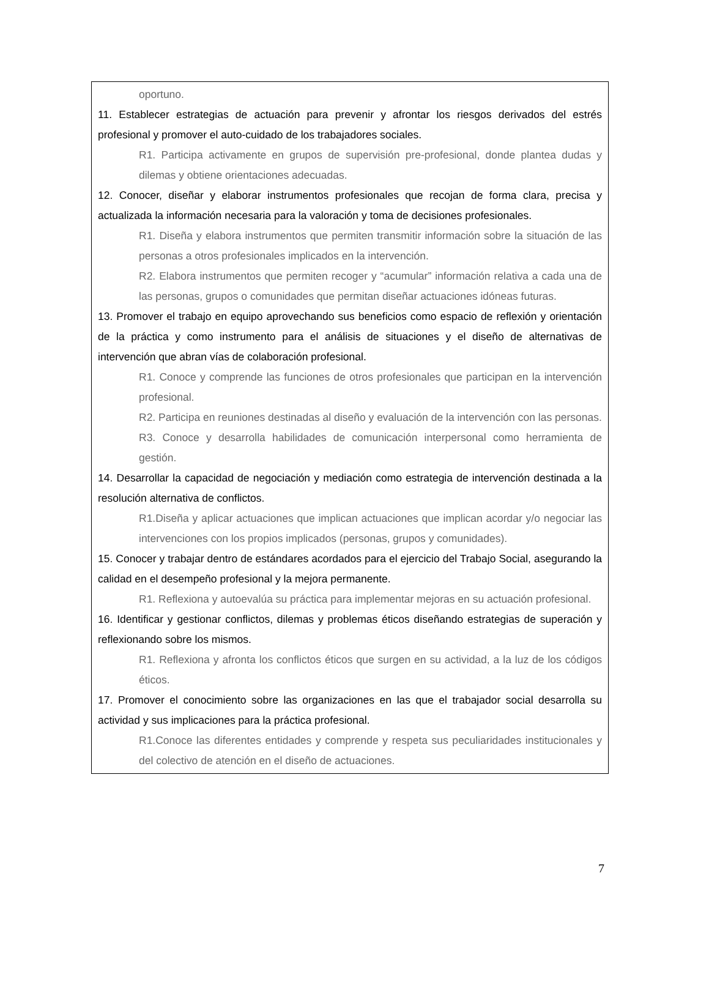oportuno.
11. Establecer estrategias de actuación para prevenir y afrontar los riesgos derivados del estrés profesional y promover el auto-cuidado de los trabajadores sociales.
R1. Participa activamente en grupos de supervisión pre-profesional, donde plantea dudas y dilemas y obtiene orientaciones adecuadas.
12. Conocer, diseñar y elaborar instrumentos profesionales que recojan de forma clara, precisa y actualizada la información necesaria para la valoración y toma de decisiones profesionales.
R1. Diseña y elabora instrumentos que permiten transmitir información sobre la situación de las personas a otros profesionales implicados en la intervención.
R2. Elabora instrumentos que permiten recoger y “acumular” información relativa a cada una de las personas, grupos o comunidades que permitan diseñar actuaciones idóneas futuras.
13. Promover el trabajo en equipo aprovechando sus beneficios como espacio de reflexión y orientación de la práctica y como instrumento para el análisis de situaciones y el diseño de alternativas de intervención que abran vías de colaboración profesional.
R1. Conoce y comprende las funciones de otros profesionales que participan en la intervención profesional.
R2. Participa en reuniones destinadas al diseño y evaluación de la intervención con las personas.
R3. Conoce y desarrolla habilidades de comunicación interpersonal como herramienta de gestión.
14. Desarrollar la capacidad de negociación y mediación como estrategia de intervención destinada a la resolución alternativa de conflictos.
R1.Diseña y aplicar actuaciones que implican actuaciones que implican acordar y/o negociar las intervenciones con los propios implicados (personas, grupos y comunidades).
15. Conocer y trabajar dentro de estándares acordados para el ejercicio del Trabajo Social, asegurando la calidad en el desempeño profesional y la mejora permanente.
R1. Reflexiona y autoevalúa su práctica para implementar mejoras en su actuación profesional.
16. Identificar y gestionar conflictos, dilemas y problemas éticos diseñando estrategias de superación y reflexionando sobre los mismos.
R1. Reflexiona y afronta los conflictos éticos que surgen en su actividad, a la luz de los códigos éticos.
17. Promover el conocimiento sobre las organizaciones en las que el trabajador social desarrolla su actividad y sus implicaciones para la práctica profesional.
R1.Conoce las diferentes entidades y comprende y respeta sus peculiaridades institucionales y del colectivo de atención en el diseño de actuaciones.
7